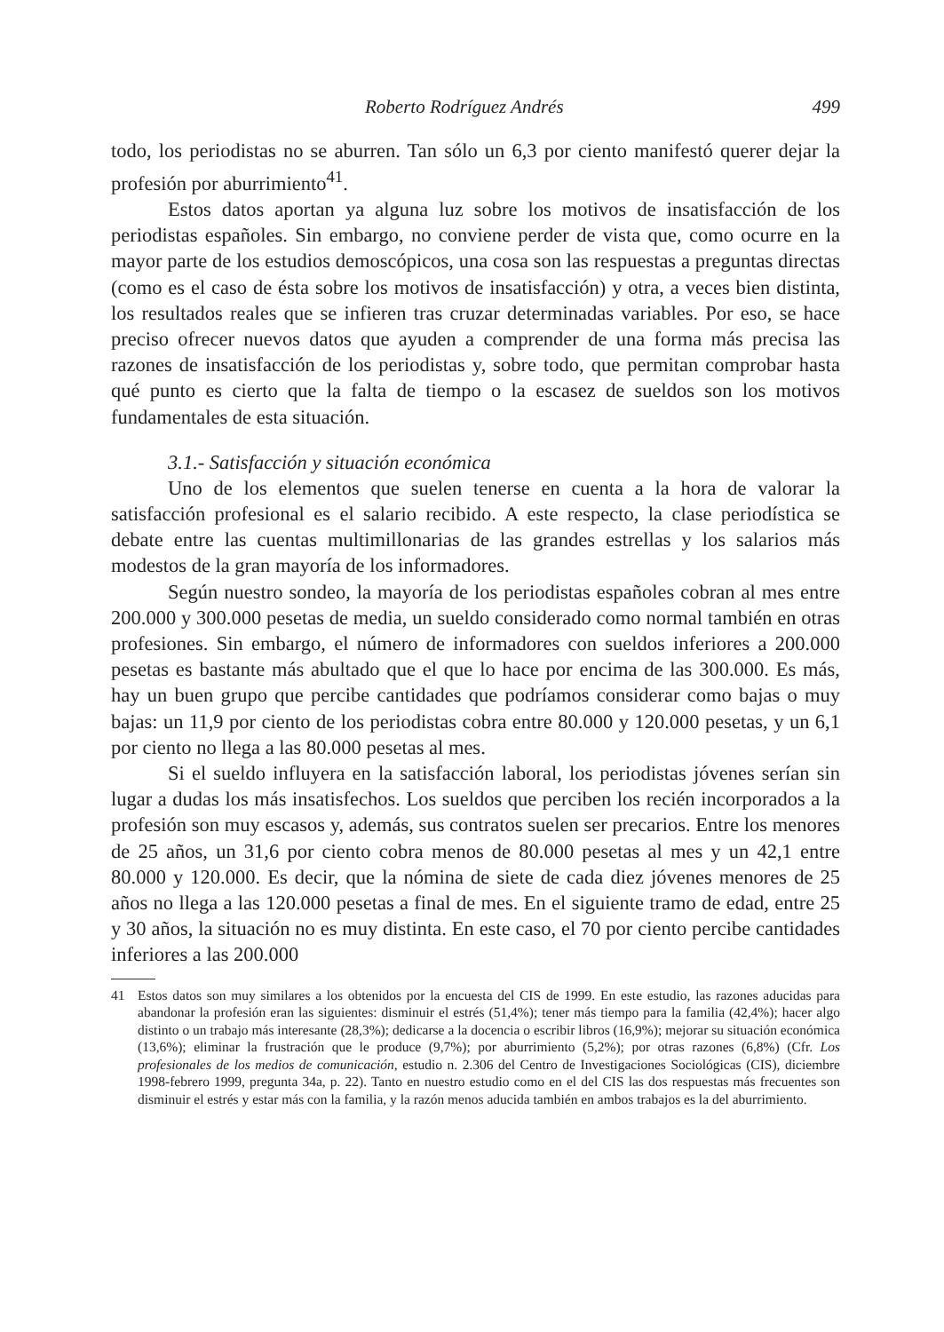Roberto Rodríguez Andrés 499
todo, los periodistas no se aburren. Tan sólo un 6,3 por ciento manifestó querer dejar la profesión por aburrimiento<sup>41</sup>.
Estos datos aportan ya alguna luz sobre los motivos de insatisfacción de los periodistas españoles. Sin embargo, no conviene perder de vista que, como ocurre en la mayor parte de los estudios demoscópicos, una cosa son las respuestas a preguntas directas (como es el caso de ésta sobre los motivos de insatisfacción) y otra, a veces bien distinta, los resultados reales que se infieren tras cruzar determinadas variables. Por eso, se hace preciso ofrecer nuevos datos que ayuden a comprender de una forma más precisa las razones de insatisfacción de los periodistas y, sobre todo, que permitan comprobar hasta qué punto es cierto que la falta de tiempo o la escasez de sueldos son los motivos fundamentales de esta situación.
3.1.- Satisfacción y situación económica
Uno de los elementos que suelen tenerse en cuenta a la hora de valorar la satisfacción profesional es el salario recibido. A este respecto, la clase periodística se debate entre las cuentas multimillonarias de las grandes estrellas y los salarios más modestos de la gran mayoría de los informadores.
Según nuestro sondeo, la mayoría de los periodistas españoles cobran al mes entre 200.000 y 300.000 pesetas de media, un sueldo considerado como normal también en otras profesiones. Sin embargo, el número de informadores con sueldos inferiores a 200.000 pesetas es bastante más abultado que el que lo hace por encima de las 300.000. Es más, hay un buen grupo que percibe cantidades que podríamos considerar como bajas o muy bajas: un 11,9 por ciento de los periodistas cobra entre 80.000 y 120.000 pesetas, y un 6,1 por ciento no llega a las 80.000 pesetas al mes.
Si el sueldo influyera en la satisfacción laboral, los periodistas jóvenes serían sin lugar a dudas los más insatisfechos. Los sueldos que perciben los recién incorporados a la profesión son muy escasos y, además, sus contratos suelen ser precarios. Entre los menores de 25 años, un 31,6 por ciento cobra menos de 80.000 pesetas al mes y un 42,1 entre 80.000 y 120.000. Es decir, que la nómina de siete de cada diez jóvenes menores de 25 años no llega a las 120.000 pesetas a final de mes. En el siguiente tramo de edad, entre 25 y 30 años, la situación no es muy distinta. En este caso, el 70 por ciento percibe cantidades inferiores a las 200.000
41 Estos datos son muy similares a los obtenidos por la encuesta del CIS de 1999. En este estudio, las razones aducidas para abandonar la profesión eran las siguientes: disminuir el estrés (51,4%); tener más tiempo para la familia (42,4%); hacer algo distinto o un trabajo más interesante (28,3%); dedicarse a la docencia o escribir libros (16,9%); mejorar su situación económica (13,6%); eliminar la frustración que le produce (9,7%); por aburrimiento (5,2%); por otras razones (6,8%) (Cfr. Los profesionales de los medios de comunicación, estudio n. 2.306 del Centro de Investigaciones Sociológicas (CIS), diciembre 1998-febrero 1999, pregunta 34a, p. 22). Tanto en nuestro estudio como en el del CIS las dos respuestas más frecuentes son disminuir el estrés y estar más con la familia, y la razón menos aducida también en ambos trabajos es la del aburrimiento.